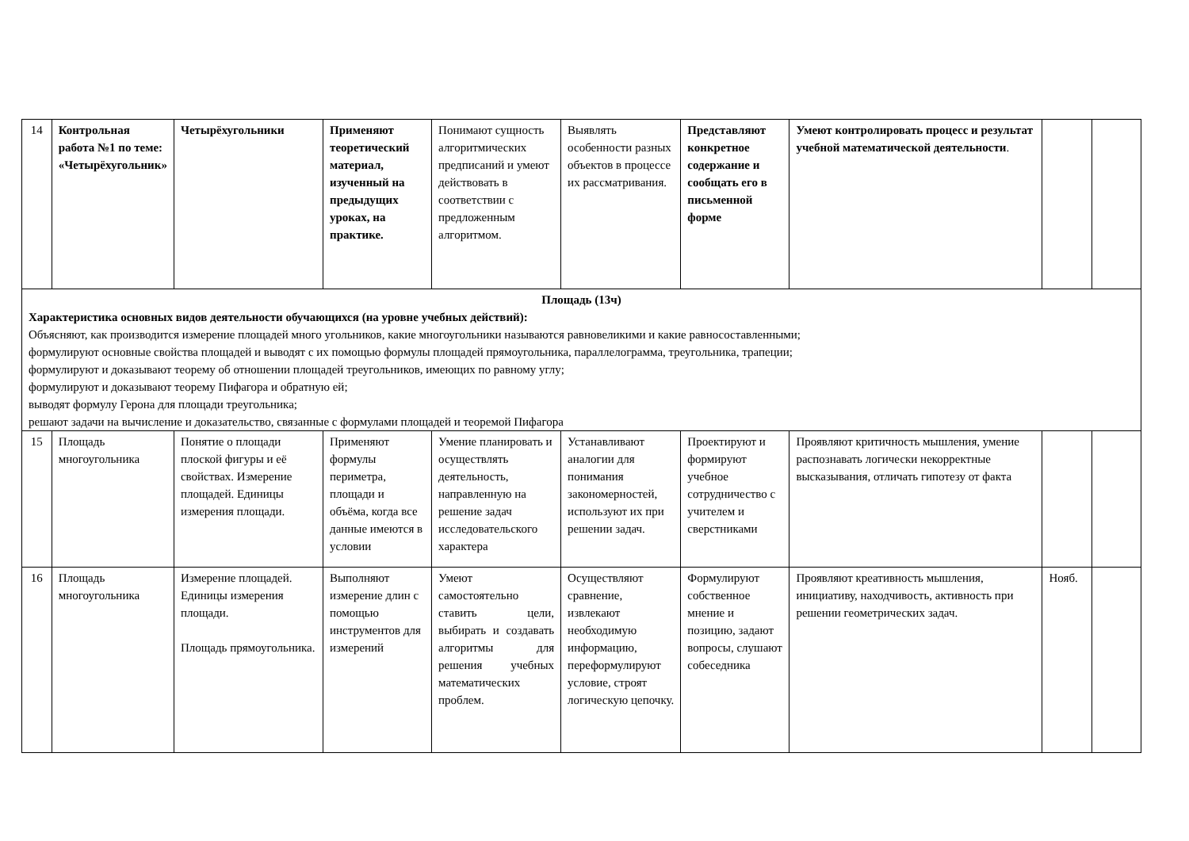| 14 | Контрольная работа №1 по теме: «Четырёхугольник» | Четырёхугольники | Применяют теоретический материал, изученный на предыдущих уроках, на практике. | Понимают сущность алгоритмических предписаний и умеют действовать в соответствии с предложенным алгоритмом. | Выявлять особенности разных объектов в процессе их рассматривания. | Представляют конкретное содержание и сообщать его в письменной форме | Умеют контролировать процесс и результат учебной математической деятельности . | | |
| Площадь (13ч) Характеристика основных видов деятельности обучающихся (на уровне учебных действий): Объясняют, как производится измерение площадей много угольников, какие многоугольники называются равновеликими и какие равносоставленными; формулируют основные свойства площадей и выводят с их помощью формулы площадей прямоугольника, параллелограмма, треугольника, трапеции; формулируют и доказывают теорему об отношении площадей треугольников, имеющих по равному углу; формулируют и доказывают теорему Пифагора и обратную ей; выводят формулу Герона для площади треугольника; решают задачи на вычисление и доказательство, связанные с формулами площадей и теоремой Пифагора | | | | | | | | | |
| 15 | Площадь многоугольника | Понятие о площади плоской фигуры и её свойствах. Измерение площадей. Единицы измерения площади. | Применяют формулы периметра, площади и объёма, когда все данные имеются в условии | Умение планировать и осуществлять деятельность, направленную на решение задач исследовательского характера | Устанавливают аналогии для понимания закономерностей, используют их при решении задач. | Проектируют и формируют учебное сотрудничество с учителем и сверстниками | Проявляют критичность мышления, умение распознавать логически некорректные высказывания, отличать гипотезу от факта | | |
| 16 | Площадь многоугольника | Измерение площадей. Единицы измерения площади. Площадь прямоугольника. | Выполняют измерение длин с помощью инструментов для измерений | Умеют самостоятельно ставить цели, выбирать и создавать алгоритмы для решения учебных математических проблем. | Осуществляют сравнение, извлекают необходимую информацию, переформулируют условие, строят логическую цепочку. | Формулируют собственное мнение и позицию, задают вопросы, слушают собеседника | Проявляют креативность мышления, инициативу, находчивость, активность при решении геометрических задач. | Нояб. | |